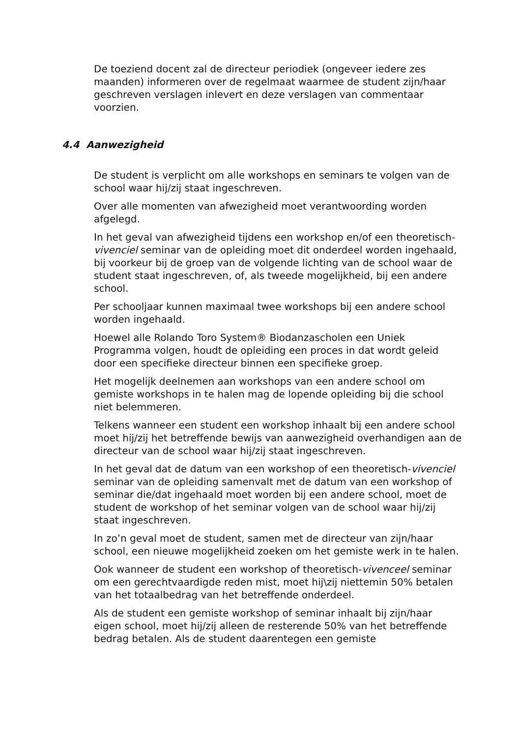De toeziend docent zal de directeur periodiek (ongeveer iedere zes maanden) informeren over de regelmaat waarmee de student zijn/haar geschreven verslagen inlevert en deze verslagen van commentaar voorzien.
4.4 Aanwezigheid
De student is verplicht om alle workshops en seminars te volgen van de school waar hij/zij staat ingeschreven.
Over alle momenten van afwezigheid moet verantwoording worden afgelegd.
In het geval van afwezigheid tijdens een workshop en/of een theoretisch-vivenciel seminar van de opleiding moet dit onderdeel worden ingehaald, bij voorkeur bij de groep van de volgende lichting van de school waar de student staat ingeschreven, of, als tweede mogelijkheid, bij een andere school.
Per schooljaar kunnen maximaal twee workshops bij een andere school worden ingehaald.
Hoewel alle Rolando Toro System® Biodanzascholen een Uniek Programma volgen, houdt de opleiding een proces in dat wordt geleid door een specifieke directeur binnen een specifieke groep.
Het mogelijk deelnemen aan workshops van een andere school om gemiste workshops in te halen mag de lopende opleiding bij die school niet belemmeren.
Telkens wanneer een student een workshop inhaalt bij een andere school moet hij/zij het betreffende bewijs van aanwezigheid overhandigen aan de directeur van de school waar hij/zij staat ingeschreven.
In het geval dat de datum van een workshop of een theoretisch-vivenciel seminar van de opleiding samenvalt met de datum van een workshop of seminar die/dat ingehaald moet worden bij een andere school, moet de student de workshop of het seminar volgen van de school waar hij/zij staat ingeschreven.
In zo’n geval moet de student, samen met de directeur van zijn/haar school, een nieuwe mogelijkheid zoeken om het gemiste werk in te halen.
Ook wanneer de student een workshop of theoretisch-vivenceel seminar om een gerechtvaardigde reden mist, moet hij\zij niettemin 50% betalen van het totaalbedrag van het betreffende onderdeel.
Als de student een gemiste workshop of seminar inhaalt bij zijn/haar eigen school, moet hij/zij alleen de resterende 50% van het betreffende bedrag betalen. Als de student daarentegen een gemiste